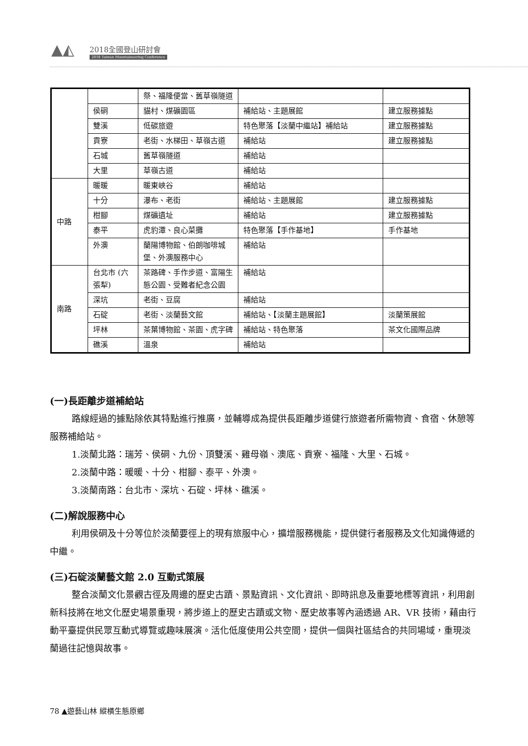▲◭ 2018全國登山研討會
2018 Taiwan Mountaineering Conference
| | | 祭、福隆便當、舊草嶺隧道 | | |
| | 侯硐 | 貓村、煤礦園區 | 補給站、主題展館 | 建立服務據點 |
| | 雙溪 | 低碳旅遊 | 特色聚落【淡蘭中繼站】補給站 | 建立服務據點 |
| | 貢寮 | 老街、水梯田、草嶺古道 | 補給站 | 建立服務據點 |
| | 石城 | 舊草嶺隧道 | 補給站 | |
| | 大里 | 草嶺古道 | 補給站 | |
| 中路 | 暖暖 | 暖東峽谷 | 補給站 | |
| | 十分 | 瀑布、老街 | 補給站、主題展館 | 建立服務據點 |
| | 柑腳 | 煤礦遺址 | 補給站 | 建立服務據點 |
| | 泰平 | 虎豹潭、良心菜攤 | 特色聚落【手作基地】 | 手作基地 |
| | 外澳 | 蘭陽博物館、伯朗咖啡城堡、外澳服務中心 | 補給站 | |
| 南路 | 台北市 (六張犁) | 茶路碑、手作步道、富陽生態公園、受難者紀念公園 | 補給站 | |
| | 深坑 | 老街、豆腐 | 補給站 | |
| | 石碇 | 老街、淡蘭藝文館 | 補給站、【淡蘭主題展館】 | 淡蘭策展館 |
| | 坪林 | 茶葉博物館、茶園、虎字碑 | 補給站、特色聚落 | 茶文化國際品牌 |
| | 礁溪 | 溫泉 | 補給站 | |
(一)長距離步道補給站
路線經過的據點除依其特點進行推廣，並輔導成為提供長距離步道健行旅遊者所需物資、食宿、休憩等服務補給站。
1.淡蘭北路：瑞芳、侯硐、九份、頂雙溪、雞母嶺、澳底、貢寮、福隆、大里、石城。
2.淡蘭中路：暖暖、十分、柑腳、泰平、外澳。
3.淡蘭南路：台北市、深坑、石碇、坪林、礁溪。
(二)解說服務中心
利用侯硐及十分等位於淡蘭要徑上的現有旅服中心，擴增服務機能，提供健行者服務及文化知識傳遞的中繼。
(三)石碇淡蘭藝文館 2.0 互動式策展
整合淡蘭文化景觀古徑及周邊的歷史古蹟、景點資訊、文化資訊、即時訊息及重要地標等資訊，利用創新科技將在地文化歷史場景重現，將步道上的歷史古蹟或文物、歷史故事等內涵透過 AR、VR 技術，藉由行動平臺提供民眾互動式導覽或趣味展演。活化低度使用公共空間，提供一個與社區結合的共同場域，重現淡蘭過往記憶與故事。
78 ▲遊藝山林 縱橫生態原鄉